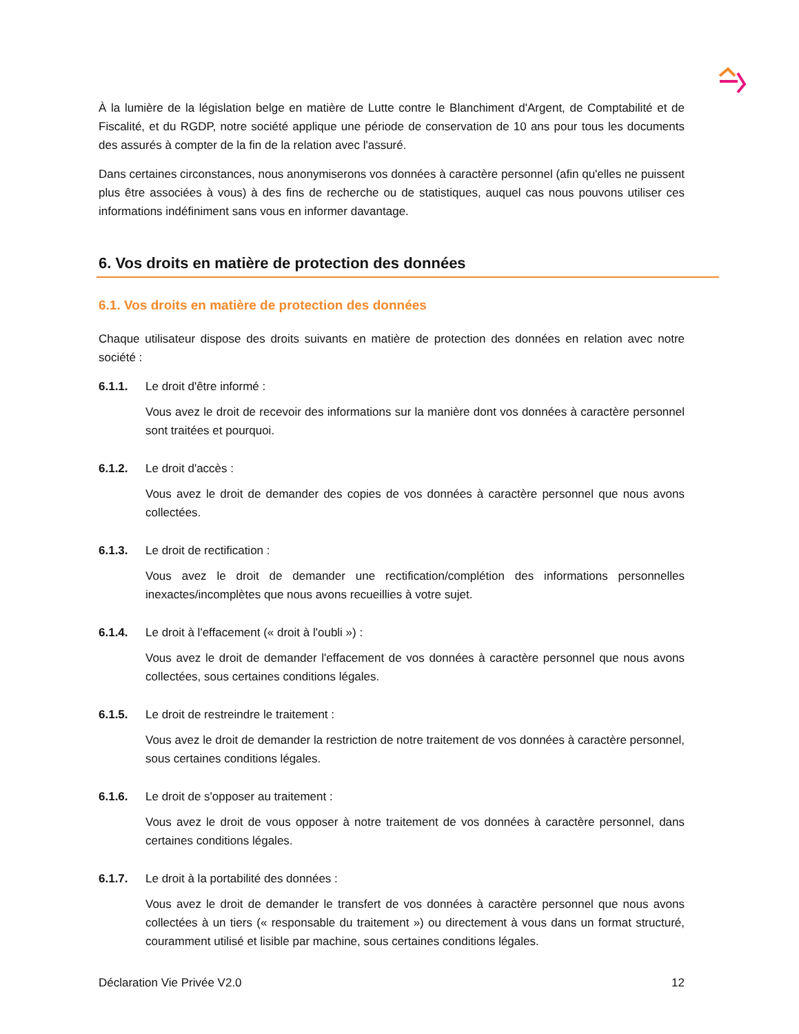À la lumière de la législation belge en matière de Lutte contre le Blanchiment d'Argent, de Comptabilité et de Fiscalité, et du RGDP, notre société applique une période de conservation de 10 ans pour tous les documents des assurés à compter de la fin de la relation avec l'assuré.
Dans certaines circonstances, nous anonymiserons vos données à caractère personnel (afin qu'elles ne puissent plus être associées à vous) à des fins de recherche ou de statistiques, auquel cas nous pouvons utiliser ces informations indéfiniment sans vous en informer davantage.
6. Vos droits en matière de protection des données
6.1. Vos droits en matière de protection des données
Chaque utilisateur dispose des droits suivants en matière de protection des données en relation avec notre société :
6.1.1. Le droit d'être informé :
Vous avez le droit de recevoir des informations sur la manière dont vos données à caractère personnel sont traitées et pourquoi.
6.1.2. Le droit d'accès :
Vous avez le droit de demander des copies de vos données à caractère personnel que nous avons collectées.
6.1.3. Le droit de rectification :
Vous avez le droit de demander une rectification/complétion des informations personnelles inexactes/incomplètes que nous avons recueillies à votre sujet.
6.1.4. Le droit à l'effacement (« droit à l'oubli ») :
Vous avez le droit de demander l'effacement de vos données à caractère personnel que nous avons collectées, sous certaines conditions légales.
6.1.5. Le droit de restreindre le traitement :
Vous avez le droit de demander la restriction de notre traitement de vos données à caractère personnel, sous certaines conditions légales.
6.1.6. Le droit de s'opposer au traitement :
Vous avez le droit de vous opposer à notre traitement de vos données à caractère personnel, dans certaines conditions légales.
6.1.7. Le droit à la portabilité des données :
Vous avez le droit de demander le transfert de vos données à caractère personnel que nous avons collectées à un tiers (« responsable du traitement ») ou directement à vous dans un format structuré, couramment utilisé et lisible par machine, sous certaines conditions légales.
Déclaration Vie Privée V2.0 12